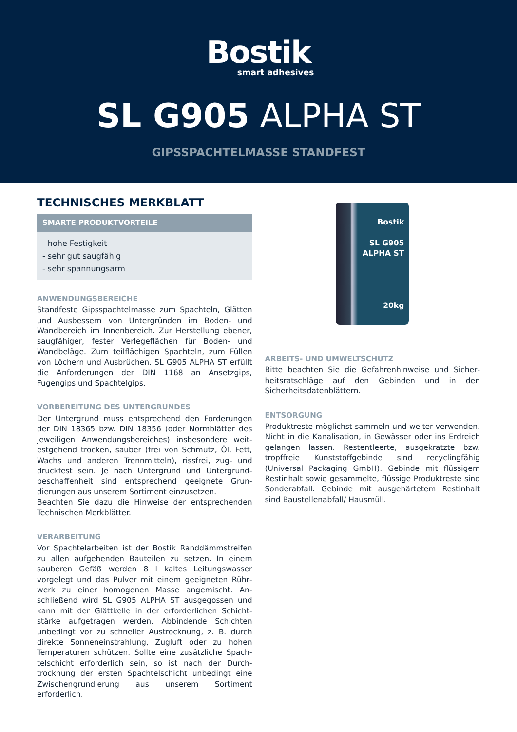Bostik
smart adhesives
SL G905 ALPHA ST
GIPSSPACHTELMASSE STANDFEST
TECHNISCHES MERKBLATT
SMARTE PRODUKTVORTEILE
- hohe Festigkeit
- sehr gut saugfähig
- sehr spannungsarm
ANWENDUNGSBEREICHE
Standfeste Gipsspachtelmasse zum Spachteln, Glätten und Ausbessern von Untergründen im Boden- und Wandbereich im Innenbereich. Zur Herstellung ebener, saugfähiger, fester Verlegeflächen für Boden- und Wandbeläge. Zum teilflächigen Spachteln, zum Füllen von Löchern und Ausbrüchen. SL G905 ALPHA ST erfüllt die Anforderungen der DIN 1168 an Ansetz­gips, Fugengips und Spachtelgips.
VORBEREITUNG DES UNTERGRUNDES
Der Untergrund muss entsprechend den Forderungen der DIN 18365 bzw. DIN 18356 (oder Normblätter des jeweiligen Anwendungsbereiches) insbesondere weit­estgehend trocken, sauber (frei von Schmutz, Öl, Fett, Wachs und anderen Trennmitteln), rissfrei, zug- und druckfest sein. Je nach Untergrund und Untergrund­beschaffenheit sind entsprechend geeignete Grun­dierungen aus unserem Sortiment einzusetzen.
Beachten Sie dazu die Hinweise der entsprechenden Technischen Merkblätter.
VERARBEITUNG
Vor Spachtelarbeiten ist der Bostik Randdämmstrei­fen zu allen aufgehenden Bauteilen zu setzen. In einem sauberen Gefäß werden 8 l kaltes Leitungswasser vorgelegt und das Pulver mit einem geeigneten Rühr­werk zu einer homogenen Masse angemischt. An­schließend wird SL G905 ALPHA ST ausgegossen und kann mit der Glättkelle in der erforderlichen Schicht­stärke aufgetragen werden. Abbindende Schichten unbedingt vor zu schneller Austrocknung, z. B. durch direkte Sonneneinstrahlung, Zugluft oder zu hohen Temperaturen schützen. Sollte eine zusätzliche Spach­telschicht erforderlich sein, so ist nach der Durch­trocknung der ersten Spachtelschicht unbedingt eine Zwischengrundierung aus unserem Sortiment erforderlich.
Bostik
SL G905
ALPHA ST
20kg
ARBEITS- UND UMWELTSCHUTZ
Bitte beachten Sie die Gefahrenhinweise und Sicher­heitsratschläge auf den Gebinden und in den Sicherheitsdatenblättern.
ENTSORGUNG
Produktreste möglichst sammeln und weiter ver­wenden. Nicht in die Kanalisation, in Gewässer oder ins Erdreich gelangen lassen. Restentleerte, ausgekratzte bzw. tropffreie Kunststoffgebinde sind recyclingfähig (Universal Packaging GmbH). Gebinde mit flüssigem Restinhalt sowie gesammelte, flüssige Produktreste sind Sonderabfall. Gebinde mit ausgehärtetem Restin­halt sind Baustellenabfall/ Hausmüll.